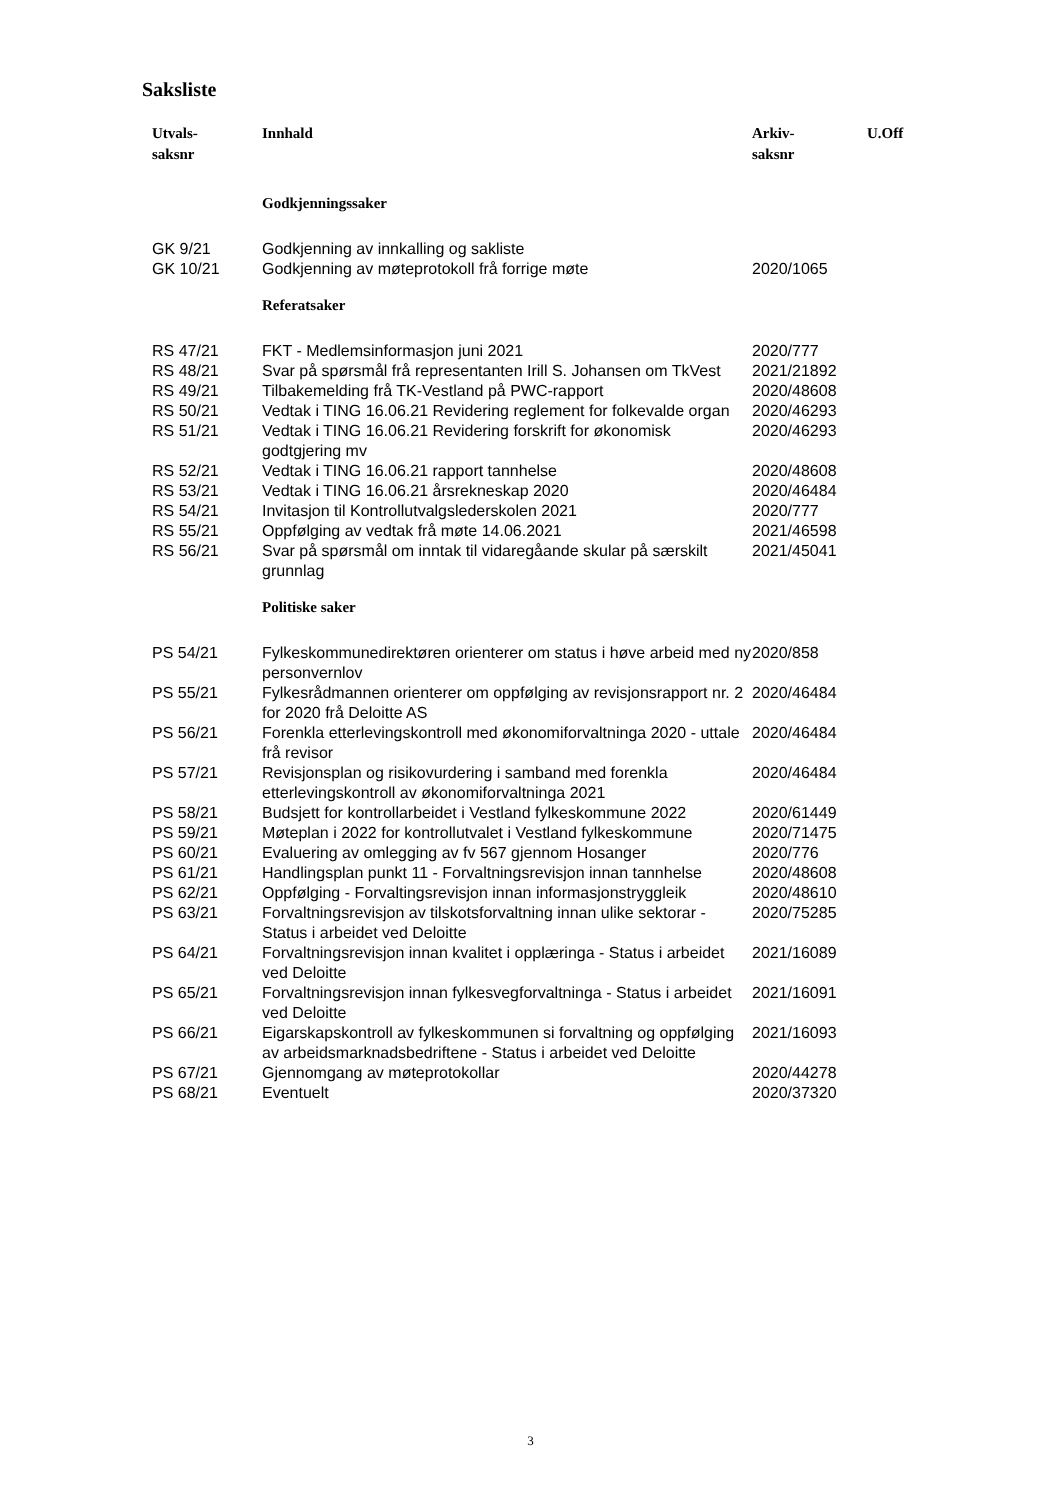Saksliste
| Utvals- saksnr | Innhald | Arkiv- saksnr | U.Off |
| --- | --- | --- | --- |
| | Godkjenningssaker | | |
| GK 9/21 | Godkjenning av innkalling og sakliste | | |
| GK 10/21 | Godkjenning av møteprotokoll frå forrige møte | 2020/1065 | |
| | Referatsaker | | |
| RS 47/21 | FKT - Medlemsinformasjon juni 2021 | 2020/777 | |
| RS 48/21 | Svar på spørsmål frå representanten Irill S. Johansen om TkVest | 2021/21892 | |
| RS 49/21 | Tilbakemelding frå TK-Vestland på PWC-rapport | 2020/48608 | |
| RS 50/21 | Vedtak i TING 16.06.21 Revidering reglement for folkevalde organ | 2020/46293 | |
| RS 51/21 | Vedtak i TING 16.06.21 Revidering forskrift for økonomisk godtgjering mv | 2020/46293 | |
| RS 52/21 | Vedtak i TING 16.06.21 rapport tannhelse | 2020/48608 | |
| RS 53/21 | Vedtak i TING 16.06.21 årsrekneskap 2020 | 2020/46484 | |
| RS 54/21 | Invitasjon til Kontrollutvalgslederskolen 2021 | 2020/777 | |
| RS 55/21 | Oppfølging av vedtak frå møte 14.06.2021 | 2021/46598 | |
| RS 56/21 | Svar på spørsmål om inntak til vidaregåande skular på særskilt grunnlag | 2021/45041 | |
| | Politiske saker | | |
| PS 54/21 | Fylkeskommunedirektøren orienterer om status i høve arbeid med ny personvernlov | 2020/858 | |
| PS 55/21 | Fylkesrådmannen orienterer om oppfølging av revisjonsrapport nr. 2 for 2020 frå Deloitte AS | 2020/46484 | |
| PS 56/21 | Forenkla etterlevingskontroll med økonomiforvaltninga 2020 - uttale frå revisor | 2020/46484 | |
| PS 57/21 | Revisjonsplan og risikovurdering i samband med forenkla etterlevingskontroll av økonomiforvaltninga 2021 | 2020/46484 | |
| PS 58/21 | Budsjett for kontrollarbeidet i Vestland fylkeskommune 2022 | 2020/61449 | |
| PS 59/21 | Møteplan i 2022 for kontrollutvalet i Vestland fylkeskommune | 2020/71475 | |
| PS 60/21 | Evaluering av omlegging av fv 567 gjennom Hosanger | 2020/776 | |
| PS 61/21 | Handlingsplan punkt 11 - Forvaltningsrevisjon innan tannhelse | 2020/48608 | |
| PS 62/21 | Oppfølging - Forvaltingsrevisjon innan informasjonstryggleik | 2020/48610 | |
| PS 63/21 | Forvaltningsrevisjon av tilskotsforvaltning innan ulike sektorar - Status i arbeidet ved Deloitte | 2020/75285 | |
| PS 64/21 | Forvaltningsrevisjon innan kvalitet i opplæringa - Status i arbeidet ved Deloitte | 2021/16089 | |
| PS 65/21 | Forvaltningsrevisjon innan fylkesvegforvaltninga - Status i arbeidet ved Deloitte | 2021/16091 | |
| PS 66/21 | Eigarskapskontroll av fylkeskommunen si forvaltning og oppfølging av arbeidsmarknadsbedriftene - Status i arbeidet ved Deloitte | 2021/16093 | |
| PS 67/21 | Gjennomgang av møteprotokollar | 2020/44278 | |
| PS 68/21 | Eventuelt | 2020/37320 | |
3